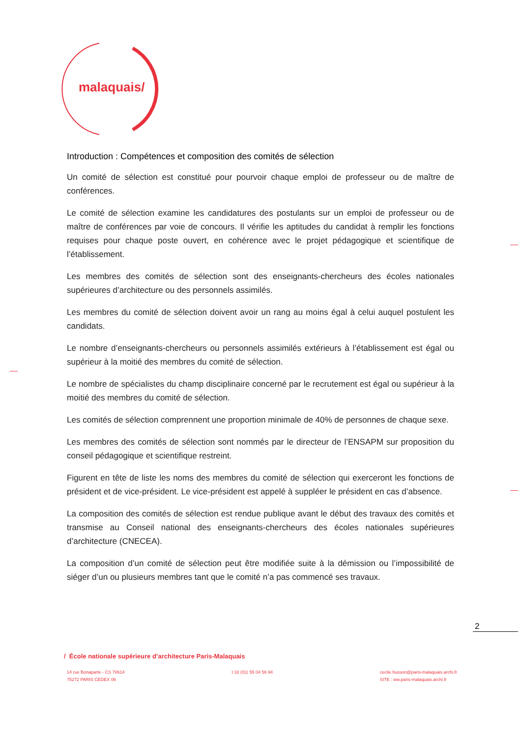malaquais/
Introduction : Compétences et composition des comités de sélection
Un comité de sélection est constitué pour pourvoir chaque emploi de professeur ou de maître de conférences.
Le comité de sélection examine les candidatures des postulants sur un emploi de professeur ou de maître de conférences par voie de concours. Il vérifie les aptitudes du candidat à remplir les fonctions requises pour chaque poste ouvert, en cohérence avec le projet pédagogique et scientifique de l’établissement.
Les membres des comités de sélection sont des enseignants-chercheurs des écoles nationales supérieures d’architecture ou des personnels assimilés.
Les membres du comité de sélection doivent avoir un rang au moins égal à celui auquel postulent les candidats.
Le nombre d’enseignants-chercheurs ou personnels assimilés extérieurs à l’établissement est égal ou supérieur à la moitié des membres du comité de sélection.
Le nombre de spécialistes du champ disciplinaire concerné par le recrutement est égal ou supérieur à la moitié des membres du comité de sélection.
Les comités de sélection comprennent une proportion minimale de 40% de personnes de chaque sexe.
Les membres des comités de sélection sont nommés par le directeur de l’ENSAPM sur proposition du conseil pédagogique et scientifique restreint.
Figurent en tête de liste les noms des membres du comité de sélection qui exerceront les fonctions de président et de vice-président. Le vice-président est appelé à suppléer le président en cas d’absence.
La composition des comités de sélection est rendue publique avant le début des travaux des comités et transmise au Conseil national des enseignants-chercheurs des écoles nationales supérieures d’architecture (CNECEA).
La composition d’un comité de sélection peut être modifiée suite à la démission ou l’impossibilité de siéger d’un ou plusieurs membres tant que le comité n’a pas commencé ses travaux.
2
/ École nationale supérieure d’architecture Paris-Malaquais
14 rue Bonaparte - CS 70614
75272 PARIS CEDEX 06
t 33 (0)1 55 04 56 94 cecile.husson@paris-malaquais.archi.fr
SITE : ww.paris-malaquais.archi.fr